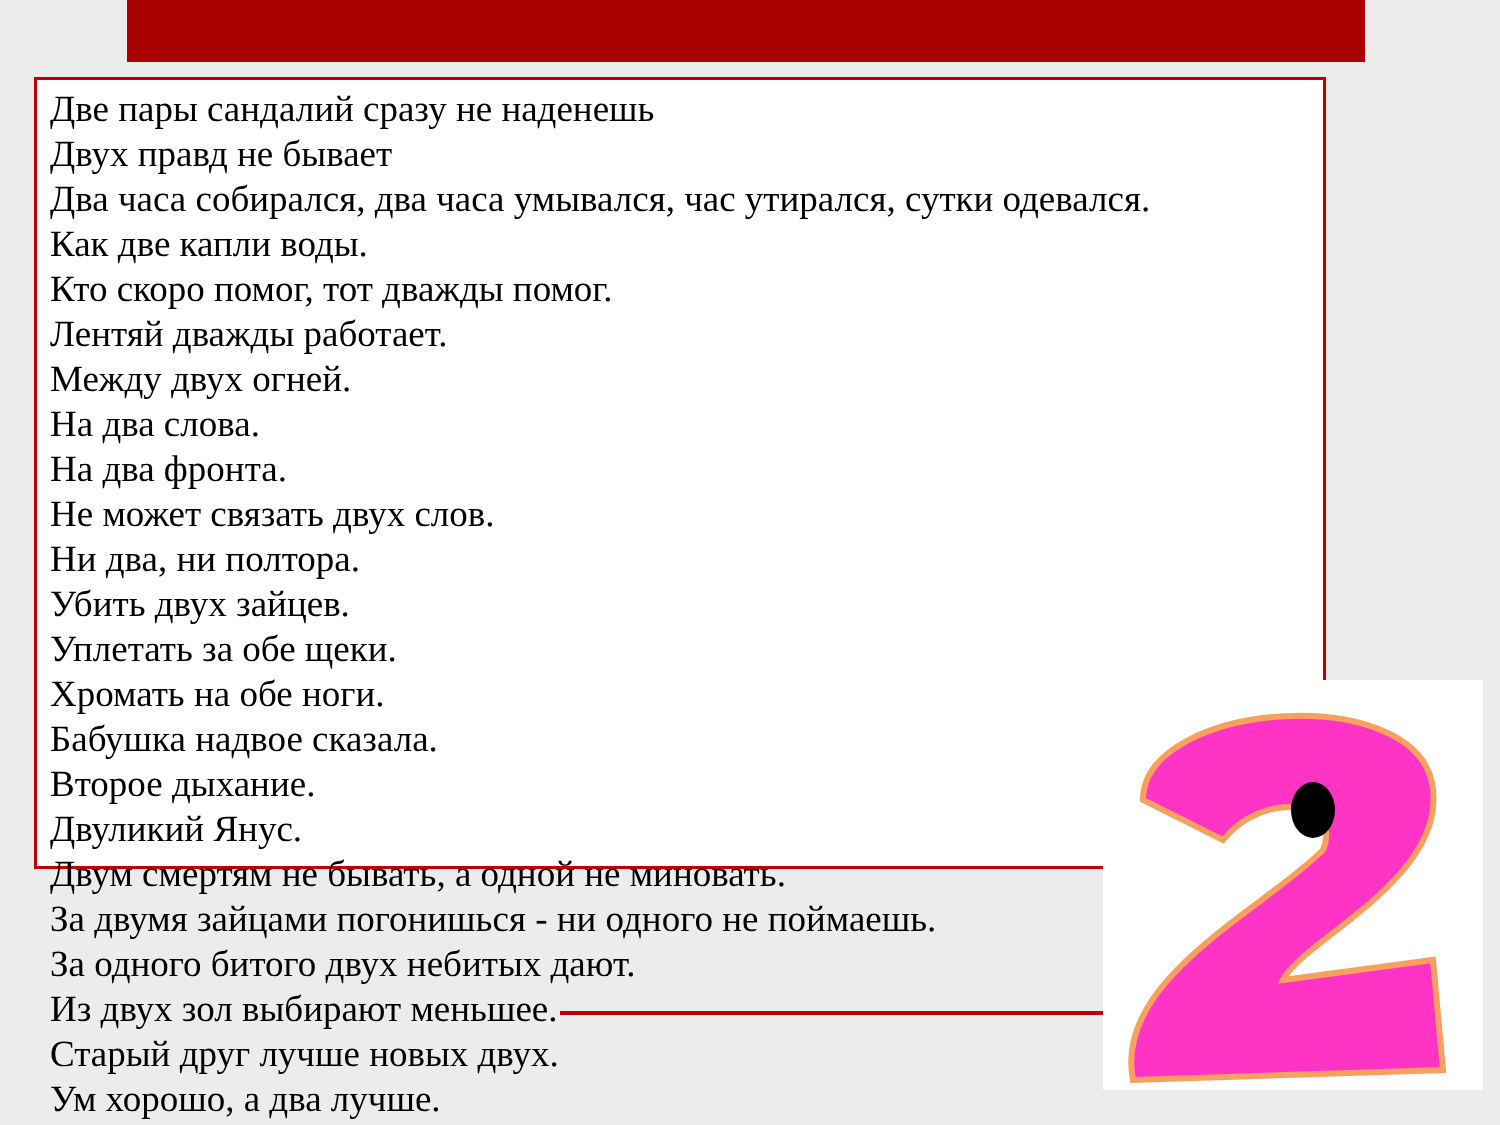Две пары сандалий сразу не наденешь
Двух правд не бывает
Два часа собирался, два часа умывался, час утирался, сутки одевался.
Как две капли воды.
Кто скоро помог, тот дважды помог.
Лентяй дважды работает.
Между двух огней.
На два слова.
На два фронта.
Не может связать двух слов.
Ни два, ни полтора.
Убить двух зайцев.
Уплетать за обе щеки.
Хромать на обе ноги.
Бабушка надвое сказала.
Второе дыхание.
Двуликий Янус.
Двум смертям не бывать, а одной не миновать.
За двумя зайцами погонишься - ни одного не поймаешь.
За одного битого двух небитых дают.
Из двух зол выбирают меньшее.
Старый друг лучше новых двух.
Ум хорошо, а два лучше.